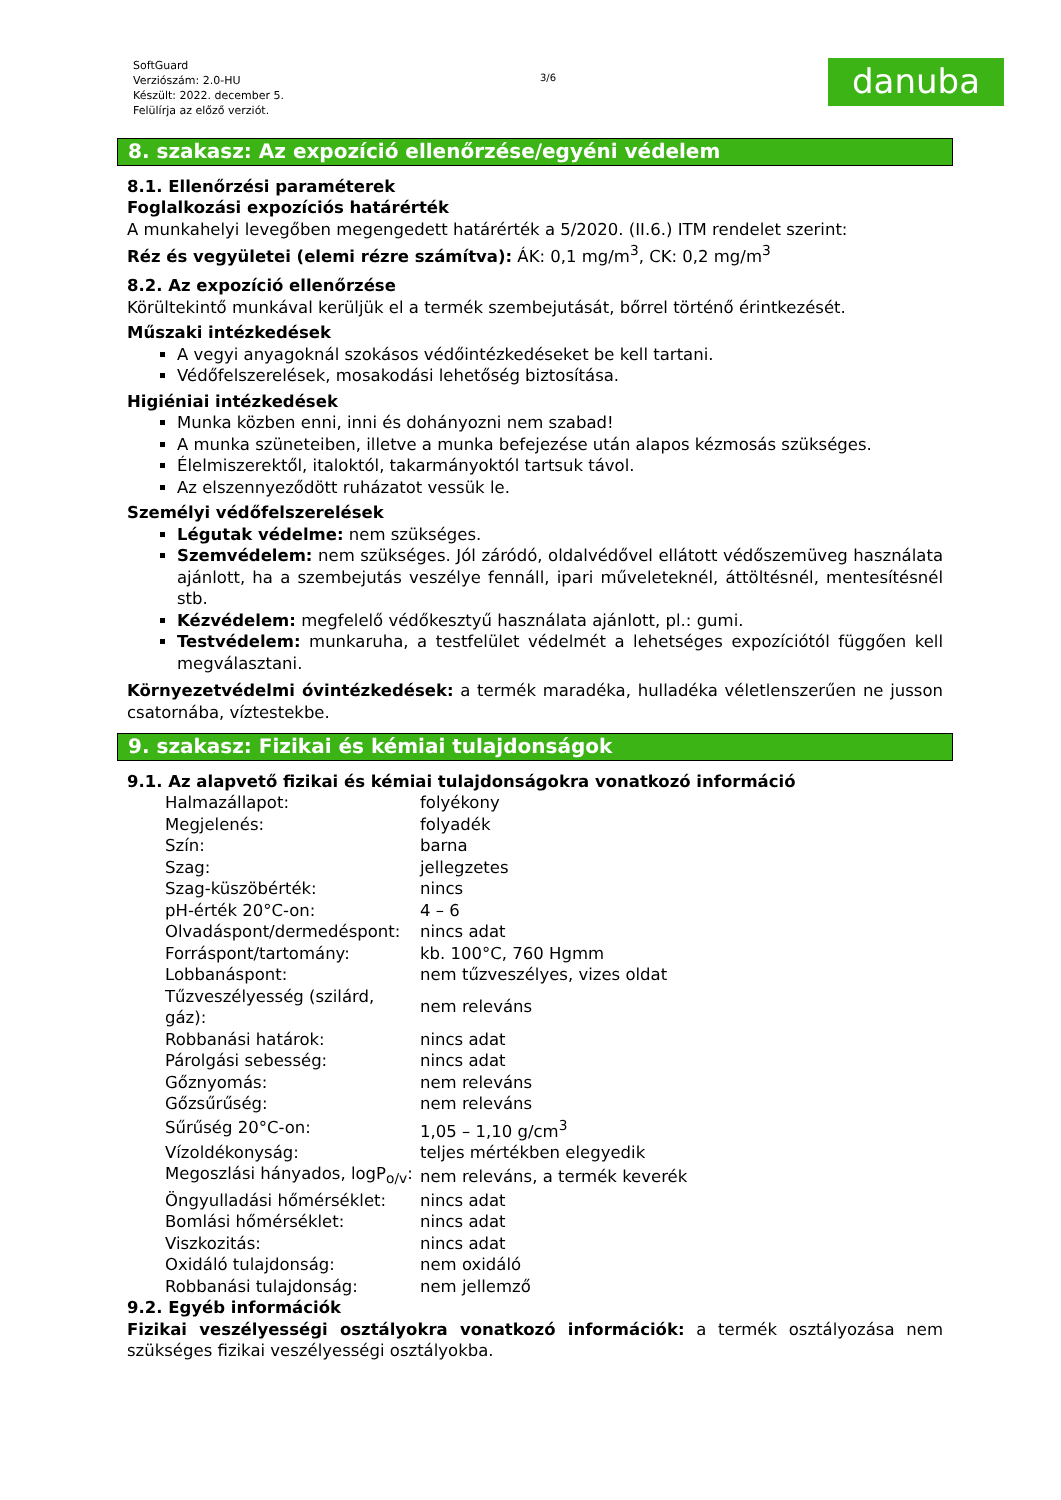SoftGuard
Verziószám: 2.0-HU
Készült: 2022. december 5.
Felülírja az előző verziót.
3/6
danuba
8. szakasz: Az expozíció ellenőrzése/egyéni védelem
8.1. Ellenőrzési paraméterek
Foglalkozási expozíciós határérték
A munkahelyi levegőben megengedett határérték a 5/2020. (II.6.) ITM rendelet szerint:
Réz és vegyületei (elemi rézre számítva): ÁK: 0,1 mg/m<sup>3</sup>, CK: 0,2 mg/m<sup>3</sup>
8.2. Az expozíció ellenőrzése
Körültekintő munkával kerüljük el a termék szembejutását, bőrrel történő érintkezését.
Műszaki intézkedések
A vegyi anyagoknál szokásos védőintézkedéseket be kell tartani.
Védőfelszerelések, mosakodási lehetőség biztosítása.
Higiéniai intézkedések
Munka közben enni, inni és dohányozni nem szabad!
A munka szüneteiben, illetve a munka befejezése után alapos kézmosás szükséges.
Élelmiszerektől, italoktól, takarmányoktól tartsuk távol.
Az elszennyeződött ruházatot vessük le.
Személyi védőfelszerelések
Légutak védelme: nem szükséges.
Szemvédelem: nem szükséges. Jól záródó, oldalvédővel ellátott védőszemüveg használata ajánlott, ha a szembejutás veszélye fennáll, ipari műveleteknél, áttöltésnél, mentesítésnél stb.
Kézvédelem: megfelelő védőkesztyű használata ajánlott, pl.: gumi.
Testvédelem: munkaruha, a testfelület védelmét a lehetséges expozíciótól függően kell megválasztani.
Környezetvédelmi óvintézkedések: a termék maradéka, hulladéka véletlenszerűen ne jusson csatornába, víztestekbe.
9. szakasz: Fizikai és kémiai tulajdonságok
9.1. Az alapvető fizikai és kémiai tulajdonságokra vonatkozó információ
| Halmazállapot: | folyékony |
| Megjelenés: | folyadék |
| Szín: | barna |
| Szag: | jellegzetes |
| Szag-küszöbérték: | nincs |
| pH-érték 20°C-on: | 4 – 6 |
| Olvadáspont/dermedéspont: | nincs adat |
| Forráspont/tartomány: | kb. 100°C, 760 Hgmm |
| Lobbanáspont: | nem tűzveszélyes, vizes oldat |
| Tűzveszélyesség (szilárd, gáz): | nem releváns |
| Robbanási határok: | nincs adat |
| Párolgási sebesség: | nincs adat |
| Gőznyomás: | nem releváns |
| Gőzsűrűség: | nem releváns |
| Sűrűség 20°C-on: | 1,05 – 1,10 g/cm<sup>3</sup> |
| Vízoldékonyság: | teljes mértékben elegyedik |
| Megoszlási hányados, logP<sub>o/v</sub>: | nem releváns, a termék keverék |
| Öngyulladási hőmérséklet: | nincs adat |
| Bomlási hőmérséklet: | nincs adat |
| Viszkozitás: | nincs adat |
| Oxidáló tulajdonság: | nem oxidáló |
| Robbanási tulajdonság: | nem jellemző |
9.2. Egyéb információk
Fizikai veszélyességi osztályokra vonatkozó információk: a termék osztályozása nem szükséges fizikai veszélyességi osztályokba.